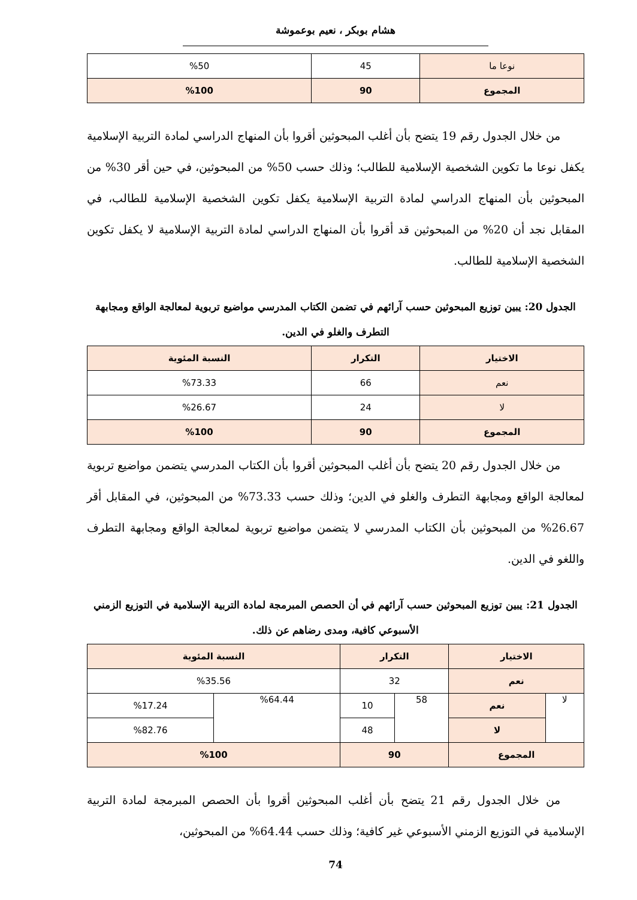هشام بوبكر ، نعيم بوعموشة
| نوعا ما | 45 | %50 |
| المجموع | 90 | %100 |
من خلال الجدول رقم 19 يتضح بأن أغلب المبحوثين أقروا بأن المنهاج الدراسي لمادة التربية الإسلامية يكفل نوعا ما تكوين الشخصية الإسلامية للطالب؛ وذلك حسب 50% من المبحوثين، في حين أقر 30% من المبحوثين بأن المنهاج الدراسي لمادة التربية الإسلامية يكفل تكوين الشخصية الإسلامية للطالب، في المقابل نجد أن 20% من المبحوثين قد أقروا بأن المنهاج الدراسي لمادة التربية الإسلامية لا يكفل تكوين الشخصية الإسلامية للطالب.
الجدول 20: يبين توزيع المبحوثين حسب آرائهم في تضمن الكتاب المدرسي مواضيع تربوية لمعالجة الواقع ومجابهة التطرف والغلو في الدين.
| الاختيار | التكرار | النسبة المئوية |
| --- | --- | --- |
| نعم | 66 | %73.33 |
| لا | 24 | %26.67 |
| المجموع | 90 | %100 |
من خلال الجدول رقم 20 يتضح بأن أغلب المبحوثين أقروا بأن الكتاب المدرسي يتضمن مواضيع تربوية لمعالجة الواقع ومجابهة التطرف والغلو في الدين؛ وذلك حسب 73.33% من المبحوثين، في المقابل أقر 26.67% من المبحوثين بأن الكتاب المدرسي لا يتضمن مواضيع تربوية لمعالجة الواقع ومجابهة التطرف واللغو في الدين.
الجدول 21: يبين توزيع المبحوثين حسب آرائهم في أن الحصص المبرمجة لمادة التربية الإسلامية في التوزيع الزمني الأسبوعي كافية، ومدى رضاهم عن ذلك.
| الاختيار | | التكرار | | النسبة المئوية | |
| --- | --- | --- | --- | --- | --- |
| نعم | | 32 | | %35.56 | |
| لا | نعم | 58 | 10 | %64.44 | %17.24 |
| | لا | | 48 | | %82.76 |
| المجموع | | 90 | | %100 | |
من خلال الجدول رقم 21 يتضح بأن أغلب المبحوثين أقروا بأن الحصص المبرمجة لمادة التربية الإسلامية في التوزيع الزمني الأسبوعي غير كافية؛ وذلك حسب 64.44% من المبحوثين،
74